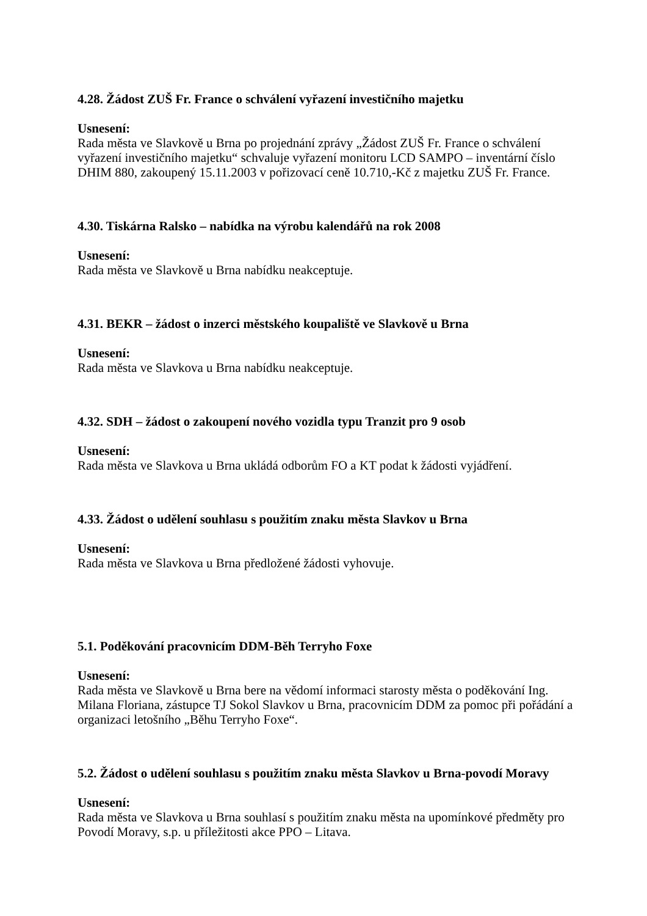4.28. Žádost ZUŠ Fr. France o schválení vyřazení investičního majetku
Usnesení:
Rada města ve Slavkově u Brna po projednání zprávy „Žádost ZUŠ Fr. France o schválení vyřazení investičního majetku“ schvaluje vyřazení monitoru LCD SAMPO – inventární číslo DHIM 880, zakoupený 15.11.2003 v pořizovací ceně 10.710,-Kč z majetku ZUŠ Fr. France.
4.30. Tiskárna Ralsko – nabídka na výrobu kalendářů na rok 2008
Usnesení:
Rada města ve Slavkově u Brna nabídku neakceptuje.
4.31. BEKR – žádost o inzerci městského koupaliště ve Slavkově u Brna
Usnesení:
Rada města ve Slavkova u Brna nabídku neakceptuje.
4.32. SDH – žádost o zakoupení nového vozidla typu Tranzit pro 9 osob
Usnesení:
Rada města ve Slavkova u Brna ukládá odborům FO a KT podat k žádosti vyjádření.
4.33. Žádost o udělení souhlasu s použitím znaku města Slavkov u Brna
Usnesení:
Rada města ve Slavkova u Brna předložené žádosti vyhovuje.
5.1. Poděkování pracovnicím DDM-Běh Terryho Foxe
Usnesení:
Rada města ve Slavkově u Brna bere na vědomí informaci starosty města o poděkování Ing. Milana Floriana, zástupce TJ Sokol Slavkov u Brna, pracovnicím DDM za pomoc při pořádání a organizaci letošního „Běhu Terryho Foxe“.
5.2. Žádost o udělení souhlasu s použitím znaku města Slavkov u Brna-povodí Moravy
Usnesení:
Rada města ve Slavkova u Brna souhlasí s použitím znaku města na upomínkové předměty pro Povodí Moravy, s.p. u příležitosti akce PPO – Litava.